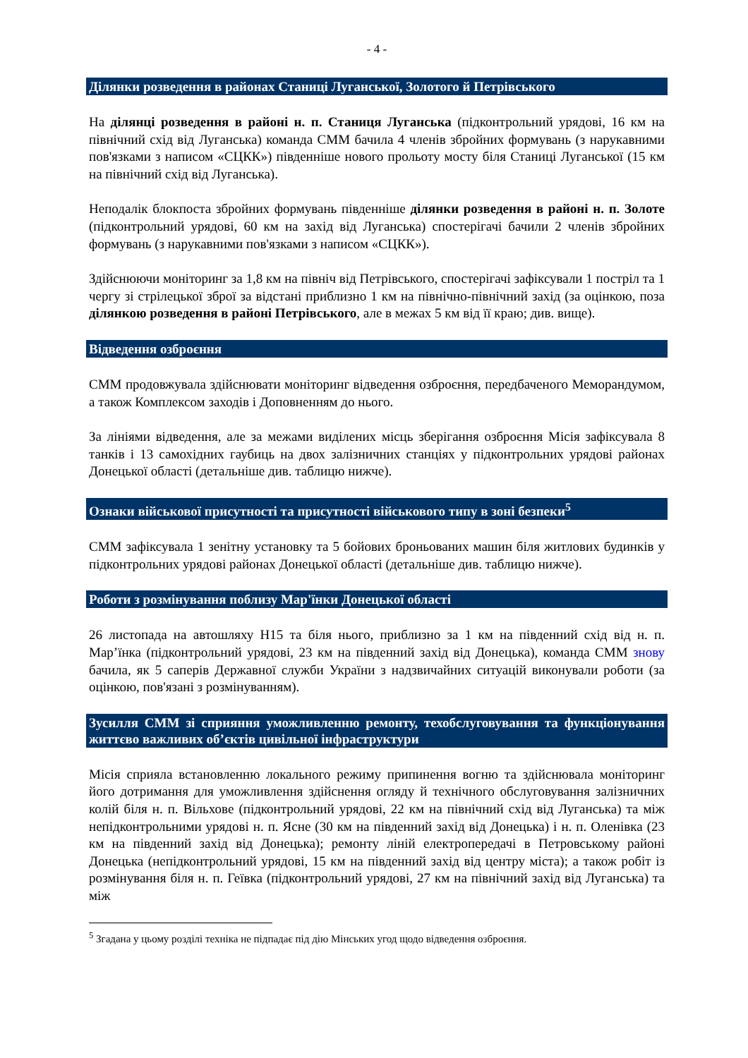- 4 -
Ділянки розведення в районах Станиці Луганської, Золотого й Петрівського
На ділянці розведення в районі н. п. Станиця Луганська (підконтрольний урядові, 16 км на північний схід від Луганська) команда СММ бачила 4 членів збройних формувань (з нарукавними пов'язками з написом «СЦКК») південніше нового прольоту мосту біля Станиці Луганської (15 км на північний схід від Луганська).
Неподалік блокпоста збройних формувань південніше ділянки розведення в районі н. п. Золоте (підконтрольний урядові, 60 км на захід від Луганська) спостерігачі бачили 2 членів збройних формувань (з нарукавними пов'язками з написом «СЦКК»).
Здійснюючи моніторинг за 1,8 км на північ від Петрівського, спостерігачі зафіксували 1 постріл та 1 чергу зі стрілецької зброї за відстані приблизно 1 км на північно-північний захід (за оцінкою, поза ділянкою розведення в районі Петрівського, але в межах 5 км від її краю; див. вище).
Відведення озброєння
СММ продовжувала здійснювати моніторинг відведення озброєння, передбаченого Меморандумом, а також Комплексом заходів і Доповненням до нього.
За лініями відведення, але за межами виділених місць зберігання озброєння Місія зафіксувала 8 танків і 13 самохідних гаубиць на двох залізничних станціях у підконтрольних урядові районах Донецької області (детальніше див. таблицю нижче).
Ознаки військової присутності та присутності військового типу в зоні безпеки<sup>5</sup>
СММ зафіксувала 1 зенітну установку та 5 бойових броньованих машин біля житлових будинків у підконтрольних урядові районах Донецької області (детальніше див. таблицю нижче).
Роботи з розмінування поблизу Мар'їнки Донецької області
26 листопада на автошляху H15 та біля нього, приблизно за 1 км на південний схід від н. п. Мар’їнка (підконтрольний урядові, 23 км на південний захід від Донецька), команда СММ знову бачила, як 5 саперів Державної служби України з надзвичайних ситуацій виконували роботи (за оцінкою, пов'язані з розмінуванням).
Зусилля СММ зі сприяння уможливленню ремонту, техобслуговування та функціонування життєво важливих об’єктів цивільної інфраструктури
Місія сприяла встановленню локального режиму припинення вогню та здійснювала моніторинг його дотримання для уможливлення здійснення огляду й технічного обслуговування залізничних колій біля н. п. Вільхове (підконтрольний урядові, 22 км на північний схід від Луганська) та між непідконтрольними урядові н. п. Ясне (30 км на південний захід від Донецька) і н. п. Оленівка (23 км на південний захід від Донецька); ремонту ліній електропередачі в Петровському районі Донецька (непідконтрольний урядові, 15 км на південний захід від центру міста); а також робіт із розмінування біля н. п. Геївка (підконтрольний урядові, 27 км на північний захід від Луганська) та між
<sup>5</sup> Згадана у цьому розділі техніка не підпадає під дію Мінських угод щодо відведення озброєння.